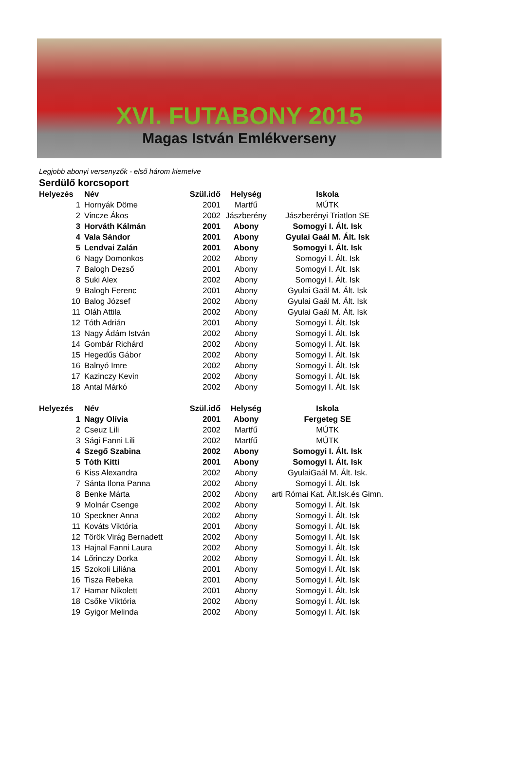XVI. FUTABONY 2015
Magas István Emlékverseny
Legjobb abonyi versenyzők - első három kiemelve
Serdülő korcsoport
| Helyezés | Név | Szül.idő | Helység | Iskola |
| --- | --- | --- | --- | --- |
| 1 | Hornyák Döme | 2001 | Martfű | MÚTK |
| 2 | Vincze Ákos | 2002 | Jászberény | Jászberényi Triatlon SE |
| 3 | Horváth Kálmán | 2001 | Abony | Somogyi I. Ált. Isk |
| 4 | Vala Sándor | 2001 | Abony | Gyulai Gaál M. Ált. Isk |
| 5 | Lendvai Zalán | 2001 | Abony | Somogyi I. Ált. Isk |
| 6 | Nagy Domonkos | 2002 | Abony | Somogyi I. Ált. Isk |
| 7 | Balogh Dezső | 2001 | Abony | Somogyi I. Ált. Isk |
| 8 | Suki Alex | 2002 | Abony | Somogyi I. Ált. Isk |
| 9 | Balogh Ferenc | 2001 | Abony | Gyulai Gaál M. Ált. Isk |
| 10 | Balog József | 2002 | Abony | Gyulai Gaál M. Ált. Isk |
| 11 | Oláh Attila | 2002 | Abony | Gyulai Gaál M. Ált. Isk |
| 12 | Tóth Adrián | 2001 | Abony | Somogyi I. Ált. Isk |
| 13 | Nagy Ádám István | 2002 | Abony | Somogyi I. Ált. Isk |
| 14 | Gombár Richárd | 2002 | Abony | Somogyi I. Ált. Isk |
| 15 | Hegedűs Gábor | 2002 | Abony | Somogyi I. Ált. Isk |
| 16 | Balnyó Imre | 2002 | Abony | Somogyi I. Ált. Isk |
| 17 | Kazinczy Kevin | 2002 | Abony | Somogyi I. Ált. Isk |
| 18 | Antal Márkó | 2002 | Abony | Somogyi I. Ált. Isk |
| Helyezés | Név | Szül.idő | Helység | Iskola |
| 1 | Nagy Olívia | 2001 | Abony | Fergeteg SE |
| 2 | Cseuz Lili | 2002 | Martfű | MÚTK |
| 3 | Sági Fanni Lili | 2002 | Martfű | MÚTK |
| 4 | Szegő Szabina | 2002 | Abony | Somogyi I. Ált. Isk |
| 5 | Tóth Kitti | 2001 | Abony | Somogyi I. Ált. Isk |
| 6 | Kiss Alexandra | 2002 | Abony | GyulaiGaál M. Ált. Isk. |
| 7 | Sánta Ilona Panna | 2002 | Abony | Somogyi I. Ált. Isk |
| 8 | Benke Márta | 2002 | Abony | arti Római Kat. Ált.Isk.és Gimn. |
| 9 | Molnár Csenge | 2002 | Abony | Somogyi I. Ált. Isk |
| 10 | Speckner Anna | 2002 | Abony | Somogyi I. Ált. Isk |
| 11 | Kováts Viktória | 2001 | Abony | Somogyi I. Ált. Isk |
| 12 | Török Virág Bernadett | 2002 | Abony | Somogyi I. Ált. Isk |
| 13 | Hajnal Fanni Laura | 2002 | Abony | Somogyi I. Ált. Isk |
| 14 | Lőrinczy Dorka | 2002 | Abony | Somogyi I. Ált. Isk |
| 15 | Szokoli Liliána | 2001 | Abony | Somogyi I. Ált. Isk |
| 16 | Tisza Rebeka | 2001 | Abony | Somogyi I. Ált. Isk |
| 17 | Hamar Nikolett | 2001 | Abony | Somogyi I. Ált. Isk |
| 18 | Csőke Viktória | 2002 | Abony | Somogyi I. Ált. Isk |
| 19 | Gyigor Melinda | 2002 | Abony | Somogyi I. Ált. Isk |